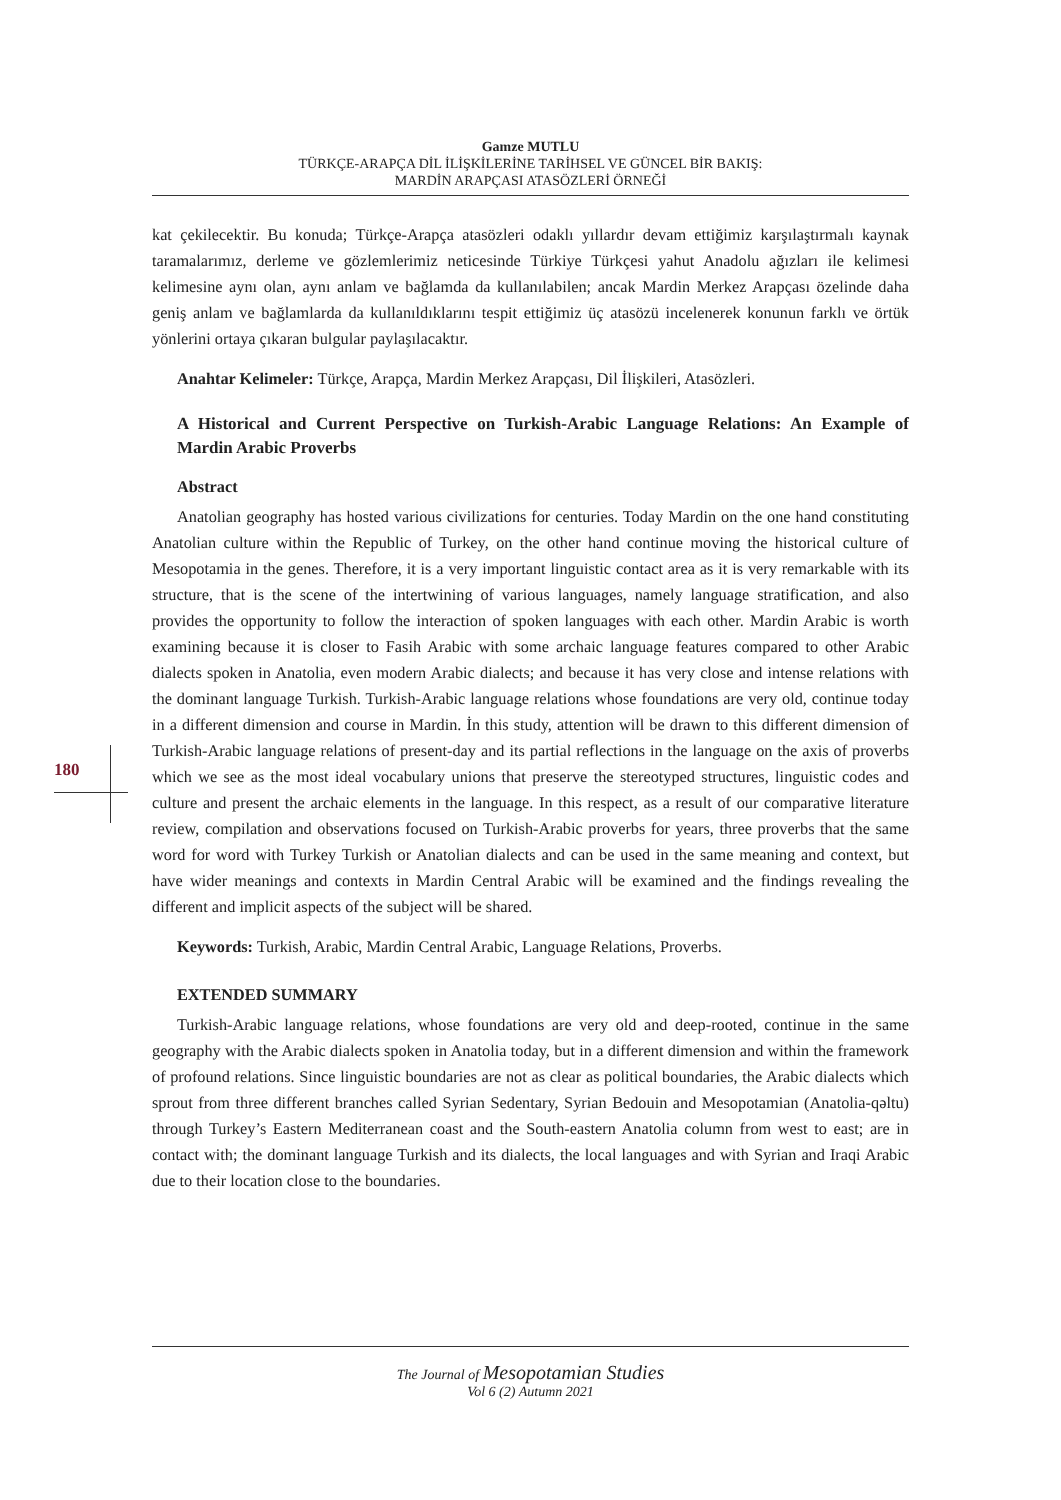Gamze MUTLU
TÜRKÇE-ARAPÇA DİL İLİŞKİLERİNE TARİHSEL VE GÜNCEL BİR BAKIŞ:
MARDİN ARAPÇASI ATASÖZLERİ ÖRNEĞİ
180
kat çekilecektir. Bu konuda; Türkçe-Arapça atasözleri odaklı yıllardır devam ettiğimiz karşılaştırmalı kaynak taramalarımız, derleme ve gözlemlerimiz neticesinde Türkiye Türkçesi yahut Anadolu ağızları ile kelimesi kelimesine aynı olan, aynı anlam ve bağlamda da kullanılabilen; ancak Mardin Merkez Arapçası özelinde daha geniş anlam ve bağlamlarda da kullanıldıklarını tespit ettiğimiz üç atasözü incelenerek konunun farklı ve örtük yönlerini ortaya çıkaran bulgular paylaşılacaktır.
Anahtar Kelimeler: Türkçe, Arapça, Mardin Merkez Arapçası, Dil İlişkileri, Atasözleri.
A Historical and Current Perspective on Turkish-Arabic Language Relations: An Example of Mardin Arabic Proverbs
Abstract
Anatolian geography has hosted various civilizations for centuries. Today Mardin on the one hand constituting Anatolian culture within the Republic of Turkey, on the other hand continue moving the historical culture of Mesopotamia in the genes. Therefore, it is a very important linguistic contact area as it is very remarkable with its structure, that is the scene of the intertwining of various languages, namely language stratification, and also provides the opportunity to follow the interaction of spoken languages with each other. Mardin Arabic is worth examining because it is closer to Fasih Arabic with some archaic language features compared to other Arabic dialects spoken in Anatolia, even modern Arabic dialects; and because it has very close and intense relations with the dominant language Turkish. Turkish-Arabic language relations whose foundations are very old, continue today in a different dimension and course in Mardin. İn this study, attention will be drawn to this different dimension of Turkish-Arabic language relations of present-day and its partial reflections in the language on the axis of proverbs which we see as the most ideal vocabulary unions that preserve the stereotyped structures, linguistic codes and culture and present the archaic elements in the language. In this respect, as a result of our comparative literature review, compilation and observations focused on Turkish-Arabic proverbs for years, three proverbs that the same word for word with Turkey Turkish or Anatolian dialects and can be used in the same meaning and context, but have wider meanings and contexts in Mardin Central Arabic will be examined and the findings revealing the different and implicit aspects of the subject will be shared.
Keywords: Turkish, Arabic, Mardin Central Arabic, Language Relations, Proverbs.
EXTENDED SUMMARY
Turkish-Arabic language relations, whose foundations are very old and deep-rooted, continue in the same geography with the Arabic dialects spoken in Anatolia today, but in a different dimension and within the framework of profound relations. Since linguistic boundaries are not as clear as political boundaries, the Arabic dialects which sprout from three different branches called Syrian Sedentary, Syrian Bedouin and Mesopotamian (Anatolia-qəltu) through Turkey’s Eastern Mediterranean coast and the South-eastern Anatolia column from west to east; are in contact with; the dominant language Turkish and its dialects, the local languages and with Syrian and Iraqi Arabic due to their location close to the boundaries.
The Journal of Mesopotamian Studies
Vol 6 (2) Autumn 2021